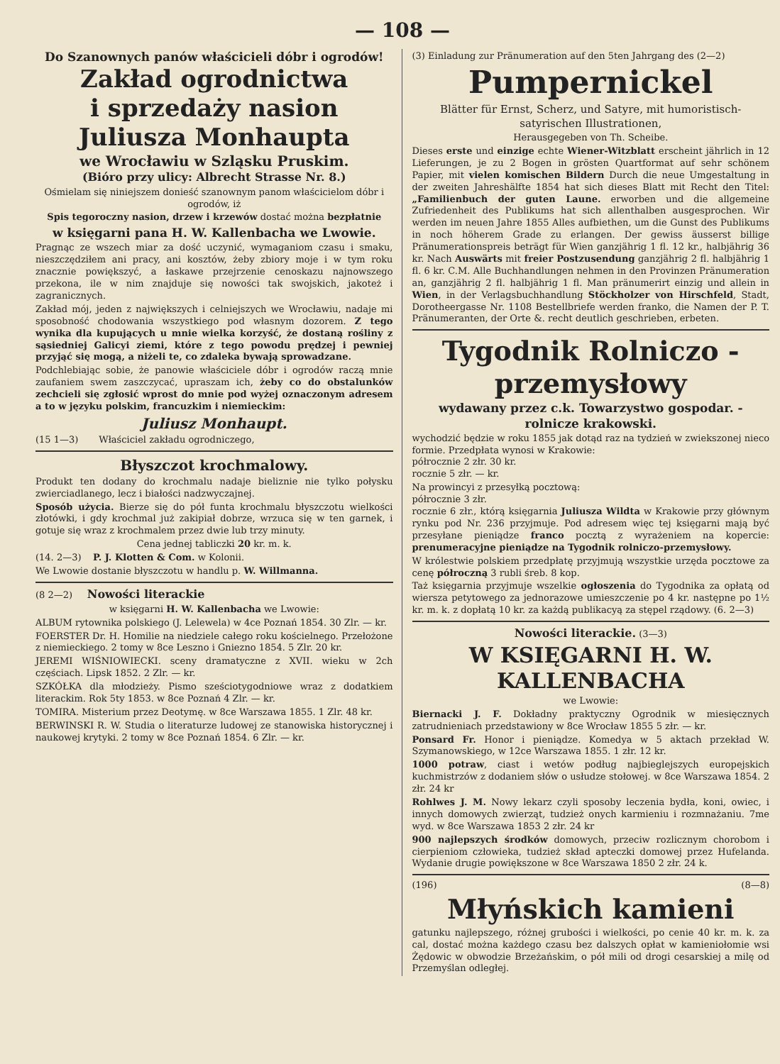— 108 —
Do Szanownych panów właścicieli dóbr i ogrodów!
Zakład ogrodnictwa
i sprzedaży nasion
Juliusza Monhaupta
we Wrocławiu w Szląsku Pruskim.
(Bióro przy ulicy: Albrecht Strasse Nr. 8.)
Ośmielam się niniejszem donieść szanownym panom właścicielom dóbr i ogrodów, iż
Spis tegoroczny nasion, drzew i krzewów dostać można bezpłatnie
w księgarni pana H. W. Kallenbacha we Lwowie.
Pragnąc ze wszech miar za dość uczynić, wymaganiom czasu i smaku, nieszczędziłem ani pracy, ani kosztów, żeby zbiory moje i w tym roku znacznie powiększyć, a łaskawe przejrzenie cenoskazu najnowszego przekona, ile w nim znajduje się nowości tak swojskich, jakoteż i zagranicznych.
Zakład mój, jeden z największych i celniejszych we Wrocławiu, nadaje mi sposobność chodowania wszystkiego pod własnym dozorem. Z tego wynika dla kupujących u mnie wielka korzyść, że dostaną rośliny z sąsiedniej Galicyi ziemi, które z tego powodu prędzej i pewniej przyjąć się mogą, a niżeli te, co zdaleka bywają sprowadzane.
Podchlebiając sobie, że panowie właściciele dóbr i ogrodów raczą mnie zaufaniem swem zaszczycać, upraszam ich, żeby co do obstalunków zechcieli się zgłosić wprost do mnie pod wyżej oznaczonym adresem a to w języku polskim, francuzkim i niemieckim:
Juliusz Monhaupt.
(15 1—3) Właściciel zakładu ogrodniczego,
Błyszczot krochmalowy.
Produkt ten dodany do krochmalu nadaje bieliznie nie tylko połysku zwierciadlanego, lecz i białości nadzwyczajnej.
Sposób użycia. Bierze się do pół funta krochmalu błyszczotu wielkości złotówki, i gdy krochmal już zakipiał dobrze, wrzuca się w ten garnek, i gotuje się wraz z krochmalem przez dwie lub trzy minuty.
Cena jednej tabliczki 20 kr. m. k.
(14. 2—3) P. J. Klotten & Com. w Kolonii.
We Lwowie dostanie błyszczotu w handlu p. W. Willmanna.
(8 2—2) Nowości literackie
w księgarni H. W. Kallenbacha we Lwowie:
ALBUM rytownika polskiego (J. Lelewela) w 4ce Poznań 1854. 30 Zlr. — kr.
FOERSTER Dr. H. Homilie na niedziele całego roku kościelnego. Przełożone z niemieckiego. 2 tomy w 8ce Leszno i Gniezno 1854. 5 Zlr. 20 kr.
JEREMI WIŚNIOWIECKI. sceny dramatyczne z XVII. wieku w 2ch częściach. Lipsk 1852. 2 Zlr. — kr.
SZKÓŁKA dla młodzieży. Pismo sześciotygodniowe wraz z dodatkiem literackim. Rok 5ty 1853. w 8ce Poznań 4 Zlr. — kr.
TOMIRA. Misterium przez Deotymę. w 8ce Warszawa 1855. 1 Zlr. 48 kr.
BERWINSKI R. W. Studia o literaturze ludowej ze stanowiska historycznej i naukowej krytyki. 2 tomy w 8ce Poznań 1854. 6 Zlr. — kr.
(3) Einladung zur Pränumeration auf den 5ten Jahrgang des (2—2)
Pumpernickel
Blätter für Ernst, Scherz, und Satyre, mit humoristisch-satyrischen Illustrationen,
Herausgegeben von Th. Scheibe.
Dieses erste und einzige echte Wiener-Witzblatt erscheint jährlich in 12 Lieferungen, je zu 2 Bogen in grösten Quartformat auf sehr schönem Papier, mit vielen komischen Bildern Durch die neue Umgestaltung in der zweiten Jahreshälfte 1854 hat sich dieses Blatt mit Recht den Titel: „Familienbuch der guten Laune. erworben und die allgemeine Zufriedenheit des Publikums hat sich allenthalben ausgesprochen. Wir werden im neuen Jahre 1855 Alles aufbiethen, um die Gunst des Publikums in noch höherem Grade zu erlangen. Der gewiss äusserst billige Pränumerationspreis beträgt für Wien ganzjährig 1 fl. 12 kr., halbjährig 36 kr. Nach Auswärts mit freier Postzusendung ganzjährig 2 fl. halbjährig 1 fl. 6 kr. C.M. Alle Buchhandlungen nehmen in den Provinzen Pränumeration an, ganzjährig 2 fl. halbjährig 1 fl. Man pränumerirt einzig und allein in Wien, in der Verlagsbuchhandlung Stöckholzer von Hirschfeld, Stadt, Dorotheergasse Nr. 1108 Bestellbriefe werden franko, die Namen der P. T. Pränumeranten, der Orte &. recht deutlich geschrieben, erbeten.
Tygodnik Rolniczo - przemysłowy
wydawany przez c.k. Towarzystwo gospodar. - rolnicze krakowski.
wychodzić będzie w roku 1855 jak dotąd raz na tydzień w zwiekszonej nieco formie. Przedpłata wynosi w Krakowie:
półrocznie 2 złr. 30 kr.
rocznie 5 złr. — kr.
Na prowincyi z przesyłką pocztową:
półrocznie 3 złr.
rocznie 6 złr., którą księgarnia Juliusza Wildta w Krakowie przy głównym rynku pod Nr. 236 przyjmuje. Pod adresem więc tej księgarni mają być przesyłane pieniądze franco pocztą z wyrażeniem na kopercie: prenumeracyjne pieniądze na Tygodnik rolniczo-przemysłowy.
W królestwie polskiem przedpłatę przyjmują wszystkie urzęda pocztowe za cenę półroczną 3 rubli śreb. 8 kop.
Taż księgarnia przyjmuje wszelkie ogłoszenia do Tygodnika za opłatą od wiersza petytowego za jednorazowe umieszczenie po 4 kr. następne po 1½ kr. m. k. z dopłatą 10 kr. za każdą publikacyą za stępel rządowy. (6. 2—3)
Nowości literackie. (3—3)
W KSIĘGARNI H. W. KALLENBACHA
we Lwowie:
Biernacki J. F. Dokładny praktyczny Ogrodnik w miesięcznych zatrudnieniach przedstawiony w 8ce Wrocław 1855 5 złr. — kr.
Ponsard Fr. Honor i pieniądze. Komedya w 5 aktach przekład W. Szymanowskiego, w 12ce Warszawa 1855. 1 złr. 12 kr.
1000 potraw, ciast i wetów podług najbieglejszych europejskich kuchmistrzów z dodaniem słów o usłudze stołowej. w 8ce Warszawa 1854. 2 złr. 24 kr
Rohlwes J. M. Nowy lekarz czyli sposoby leczenia bydła, koni, owiec, i innych domowych zwierząt, tudzież onych karmieniu i rozmnażaniu. 7me wyd. w 8ce Warszawa 1853 2 złr. 24 kr
900 najlepszych środków domowych, przeciw rozlicznym chorobom i cierpieniom człowieka, tudzież skład apteczki domowej przez Hufelanda. Wydanie drugie powiększone w 8ce Warszawa 1850 2 złr. 24 k.
(196) (8—8)
Młyńskich kamieni
gatunku najlepszego, różnej grubości i wielkości, po cenie 40 kr. m. k. za cal, dostać można każdego czasu bez dalszych opłat w kamieniołomie wsi Żędowic w obwodzie Brzeżańskim, o pół mili od drogi cesarskiej a milę od Przemyślan odległej.